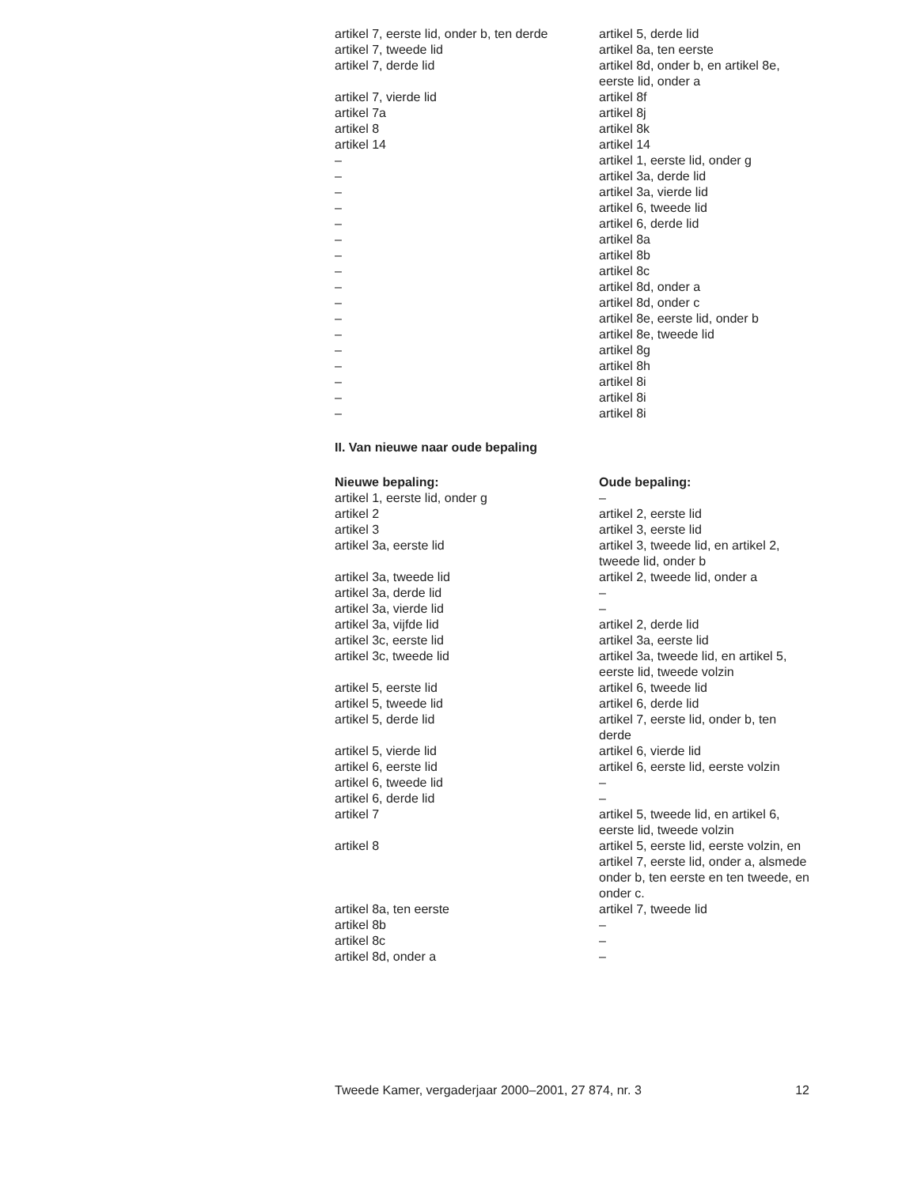| artikel 7, eerste lid, onder b, ten derde | artikel 5, derde lid |
| artikel 7, tweede lid | artikel 8a, ten eerste |
| artikel 7, derde lid | artikel 8d, onder b, en artikel 8e, eerste lid, onder a |
| artikel 7, vierde lid | artikel 8f |
| artikel 7a | artikel 8j |
| artikel 8 | artikel 8k |
| artikel 14 | artikel 14 |
| – | artikel 1, eerste lid, onder g |
| – | artikel 3a, derde lid |
| – | artikel 3a, vierde lid |
| – | artikel 6, tweede lid |
| – | artikel 6, derde lid |
| – | artikel 8a |
| – | artikel 8b |
| – | artikel 8c |
| – | artikel 8d, onder a |
| – | artikel 8d, onder c |
| – | artikel 8e, eerste lid, onder b |
| – | artikel 8e, tweede lid |
| – | artikel 8g |
| – | artikel 8h |
| – | artikel 8i |
| – | artikel 8i |
| – | artikel 8i |
II. Van nieuwe naar oude bepaling
| Nieuwe bepaling: | Oude bepaling: |
| --- | --- |
| artikel 1, eerste lid, onder g | – |
| artikel 2 | artikel 2, eerste lid |
| artikel 3 | artikel 3, eerste lid |
| artikel 3a, eerste lid | artikel 3, tweede lid, en artikel 2, tweede lid, onder b |
| artikel 3a, tweede lid | artikel 2, tweede lid, onder a |
| artikel 3a, derde lid | – |
| artikel 3a, vierde lid | – |
| artikel 3a, vijfde lid | artikel 2, derde lid |
| artikel 3c, eerste lid | artikel 3a, eerste lid |
| artikel 3c, tweede lid | artikel 3a, tweede lid, en artikel 5, eerste lid, tweede volzin |
| artikel 5, eerste lid | artikel 6, tweede lid |
| artikel 5, tweede lid | artikel 6, derde lid |
| artikel 5, derde lid | artikel 7, eerste lid, onder b, ten derde |
| artikel 5, vierde lid | artikel 6, vierde lid |
| artikel 6, eerste lid | artikel 6, eerste lid, eerste volzin |
| artikel 6, tweede lid | – |
| artikel 6, derde lid | – |
| artikel 7 | artikel 5, tweede lid, en artikel 6, eerste lid, tweede volzin |
| artikel 8 | artikel 5, eerste lid, eerste volzin, en artikel 7, eerste lid, onder a, alsmede onder b, ten eerste en ten tweede, en onder c. |
| artikel 8a, ten eerste | artikel 7, tweede lid |
| artikel 8b | – |
| artikel 8c | – |
| artikel 8d, onder a | – |
Tweede Kamer, vergaderjaar 2000–2001, 27 874, nr. 3 12